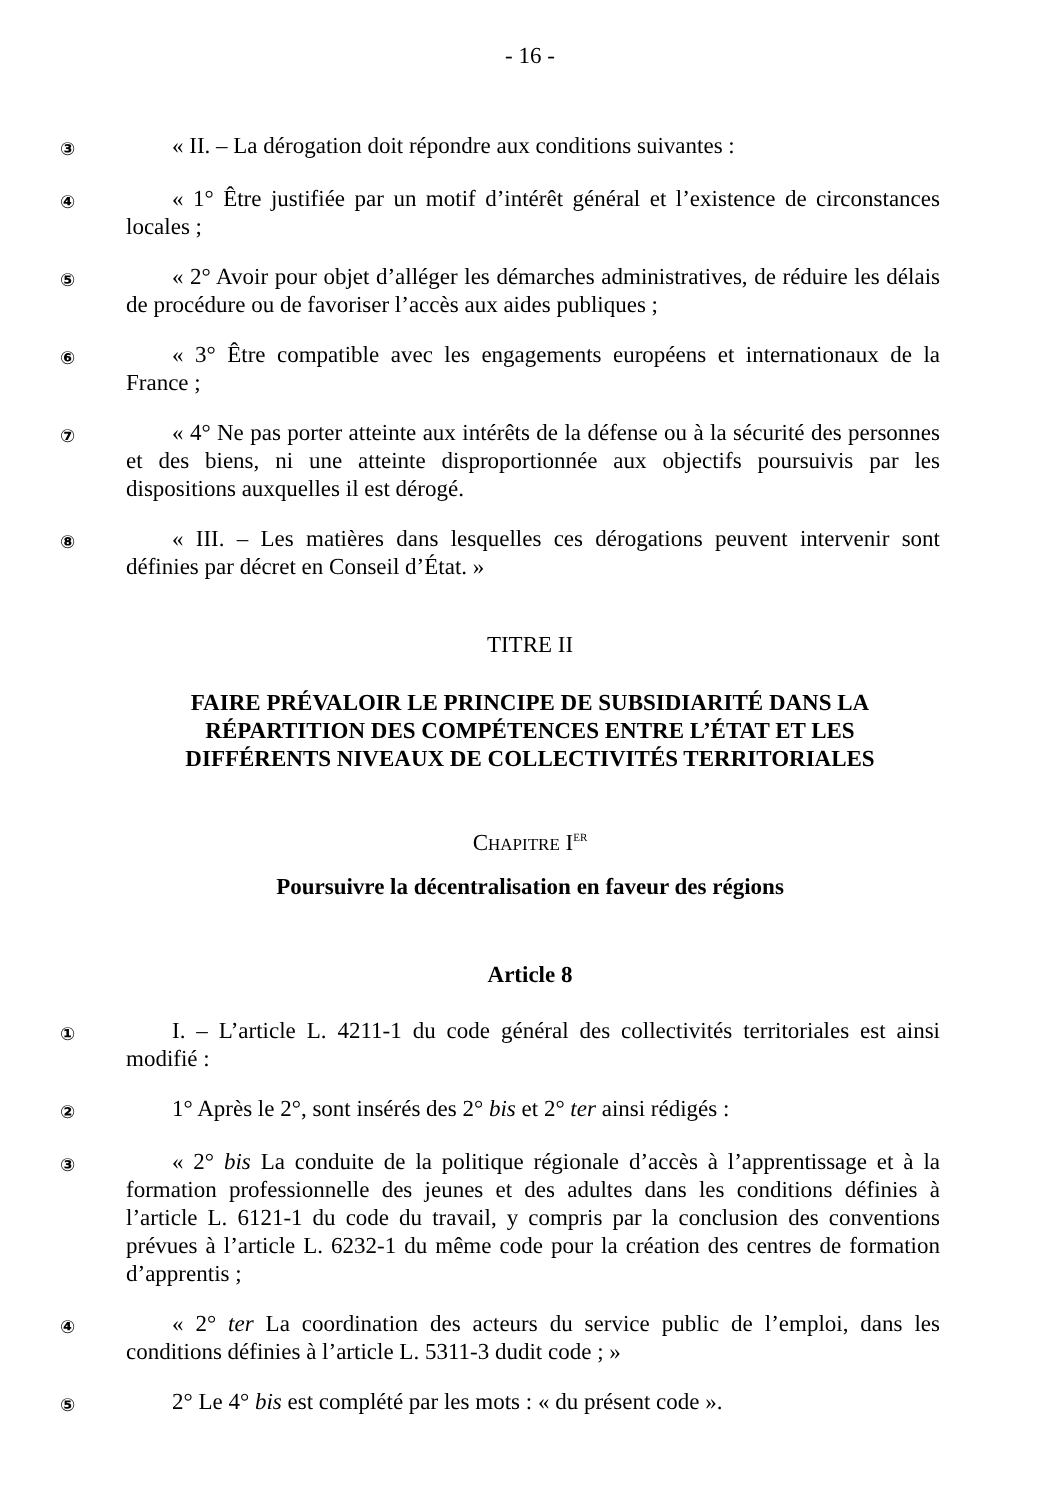- 16 -
③
« II. – La dérogation doit répondre aux conditions suivantes :
④
« 1° Être justifiée par un motif d’intérêt général et l’existence de circonstances locales ;
⑤
« 2° Avoir pour objet d’alléger les démarches administratives, de réduire les délais de procédure ou de favoriser l’accès aux aides publiques ;
⑥
« 3° Être compatible avec les engagements européens et internationaux de la France ;
⑦
« 4° Ne pas porter atteinte aux intérêts de la défense ou à la sécurité des personnes et des biens, ni une atteinte disproportionnée aux objectifs poursuivis par les dispositions auxquelles il est dérogé.
⑧
« III. – Les matières dans lesquelles ces dérogations peuvent intervenir sont définies par décret en Conseil d’État. »
TITRE II
FAIRE PRÉVALOIR LE PRINCIPE DE SUBSIDIARITÉ DANS LA
RÉPARTITION DES COMPÉTENCES ENTRE L’ÉTAT ET LES
DIFFÉRENTS NIVEAUX DE COLLECTIVITÉS TERRITORIALES
CHAPITRE I<sup>ER</sup>
Poursuivre la décentralisation en faveur des régions
Article 8
①
I. – L’article L. 4211-1 du code général des collectivités territoriales est ainsi modifié :
②
1° Après le 2°, sont insérés des 2° bis et 2° ter ainsi rédigés :
③
« 2° bis La conduite de la politique régionale d’accès à l’apprentissage et à la formation professionnelle des jeunes et des adultes dans les conditions définies à l’article L. 6121-1 du code du travail, y compris par la conclusion des conventions prévues à l’article L. 6232-1 du même code pour la création des centres de formation d’apprentis ;
④
« 2° ter La coordination des acteurs du service public de l’emploi, dans les conditions définies à l’article L. 5311-3 dudit code ; »
⑤
2° Le 4° bis est complété par les mots : « du présent code ».